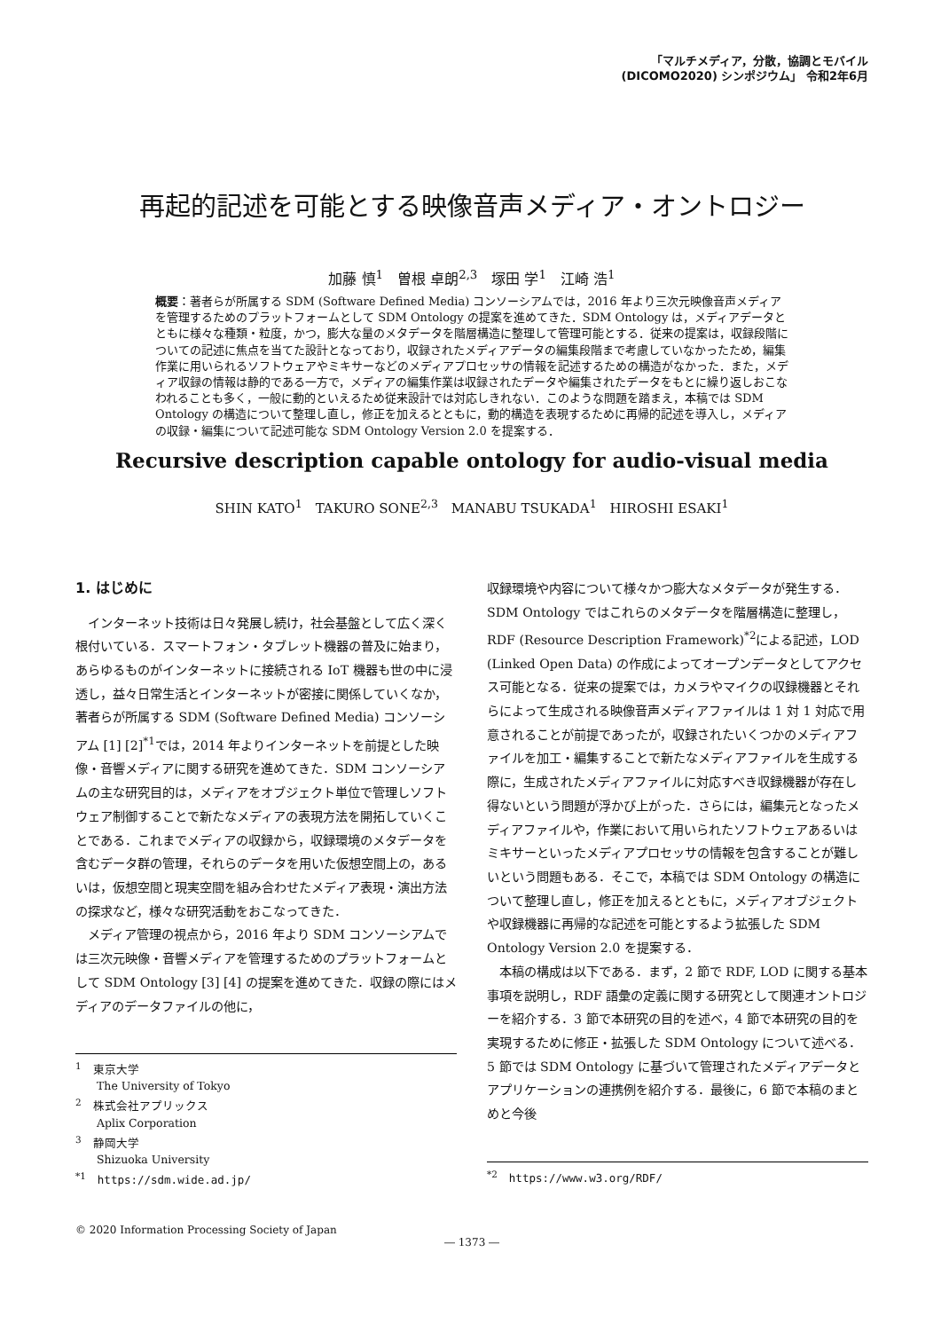「マルチメディア，分散，協調とモバイル
(DICOMO2020) シンポジウム」 令和2年6月
再起的記述を可能とする映像音声メディア・オントロジー
加藤 慎<sup>1</sup>　曽根 卓朗<sup>2,3</sup>　塚田 学<sup>1</sup>　江崎 浩<sup>1</sup>
概要：著者らが所属する SDM (Software Defined Media) コンソーシアムでは，2016 年より三次元映像音声メディアを管理するためのプラットフォームとして SDM Ontology の提案を進めてきた．SDM Ontology は，メディアデータとともに様々な種類・粒度，かつ，膨大な量のメタデータを階層構造に整理して管理可能とする．従来の提案は，収録段階についての記述に焦点を当てた設計となっており，収録されたメディアデータの編集段階まで考慮していなかったため，編集作業に用いられるソフトウェアやミキサーなどのメディアプロセッサの情報を記述するための構造がなかった．また，メディア収録の情報は静的である一方で，メディアの編集作業は収録されたデータや編集されたデータをもとに繰り返しおこなわれることも多く，一般に動的といえるため従来設計では対応しきれない．このような問題を踏まえ，本稿では SDM Ontology の構造について整理し直し，修正を加えるとともに，動的構造を表現するために再帰的記述を導入し，メディアの収録・編集について記述可能な SDM Ontology Version 2.0 を提案する．
Recursive description capable ontology for audio-visual media
SHIN KATO<sup>1</sup>　TAKURO SONE<sup>2,3</sup>　MANABU TSUKADA<sup>1</sup>　HIROSHI ESAKI<sup>1</sup>
1. はじめに
インターネット技術は日々発展し続け，社会基盤として広く深く根付いている．スマートフォン・タブレット機器の普及に始まり，あらゆるものがインターネットに接続される IoT 機器も世の中に浸透し，益々日常生活とインターネットが密接に関係していくなか，著者らが所属する SDM (Software Defined Media) コンソーシアム [1] [2]<sup>*1</sup>では，2014 年よりインターネットを前提とした映像・音響メディアに関する研究を進めてきた．SDM コンソーシアムの主な研究目的は，メディアをオブジェクト単位で管理しソフトウェア制御することで新たなメディアの表現方法を開拓していくことである．これまでメディアの収録から，収録環境のメタデータを含むデータ群の管理，それらのデータを用いた仮想空間上の，あるいは，仮想空間と現実空間を組み合わせたメディア表現・演出方法の探求など，様々な研究活動をおこなってきた．
メディア管理の視点から，2016 年より SDM コンソーシアムでは三次元映像・音響メディアを管理するためのプラットフォームとして SDM Ontology [3] [4] の提案を進めてきた．収録の際にはメディアのデータファイルの他に，
<sup>1</sup>　東京大学
The University of Tokyo
<sup>2</sup>　株式会社アプリックス
Aplix Corporation
<sup>3</sup>　静岡大学
Shizuoka University
<sup>*1</sup>　https://sdm.wide.ad.jp/
収録環境や内容について様々かつ膨大なメタデータが発生する．SDM Ontology ではこれらのメタデータを階層構造に整理し，RDF (Resource Description Framework)<sup>*2</sup>による記述，LOD (Linked Open Data) の作成によってオープンデータとしてアクセス可能となる．従来の提案では，カメラやマイクの収録機器とそれらによって生成される映像音声メディアファイルは 1 対 1 対応で用意されることが前提であったが，収録されたいくつかのメディアファイルを加工・編集することで新たなメディアファイルを生成する際に，生成されたメディアファイルに対応すべき収録機器が存在し得ないという問題が浮かび上がった．さらには，編集元となったメディアファイルや，作業において用いられたソフトウェアあるいはミキサーといったメディアプロセッサの情報を包含することが難しいという問題もある．そこで，本稿では SDM Ontology の構造について整理し直し，修正を加えるとともに，メディアオブジェクトや収録機器に再帰的な記述を可能とするよう拡張した SDM Ontology Version 2.0 を提案する．
本稿の構成は以下である．まず，2 節で RDF, LOD に関する基本事項を説明し，RDF 語彙の定義に関する研究として関連オントロジーを紹介する．3 節で本研究の目的を述べ，4 節で本研究の目的を実現するために修正・拡張した SDM Ontology について述べる．5 節では SDM Ontology に基づいて管理されたメディアデータとアプリケーションの連携例を紹介する．最後に，6 節で本稿のまとめと今後
<sup>*2</sup>　https://www.w3.org/RDF/
© 2020 Information Processing Society of Japan
― 1373 ―